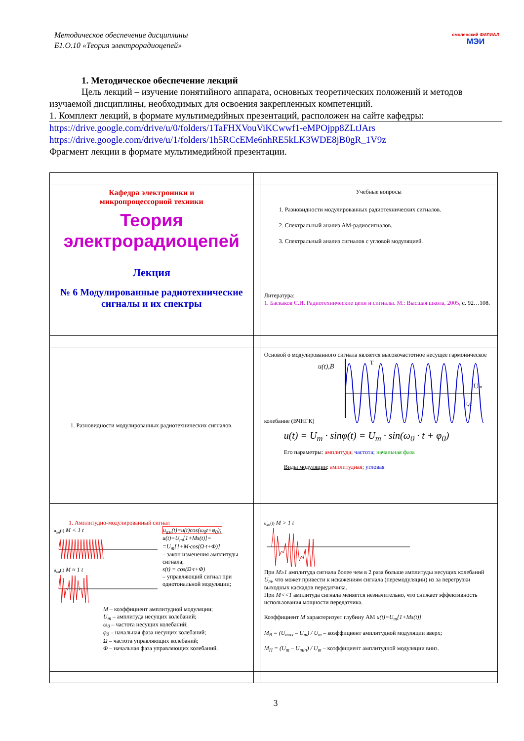Методическое обеспечение дисциплины
Б1.О.10 «Теория электрорадиоцепей»
смоленский ФИЛИАЛ
МЭИ
1. Методическое обеспечение лекций
Цель лекций – изучение понятийного аппарата, основных теоретических положений и методов изучаемой дисциплины, необходимых для освоения закрепленных компетенций.
1. Комплект лекций, в формате мультимедийных презентаций, расположен на сайте кафедры:
https://drive.google.com/drive/u/0/folders/1TaFHXVouViKCwwf1-eMPOjpp8ZLtJArs
https://drive.google.com/drive/u/1/folders/1h5RCcEMe6nhRE5kLK3WDE8jB0gR_1V9z
Фрагмент лекции в формате мультимедийной презентации.
| Кафедра электроники и микропроцессорной техники Теория электрорадиоцепей Лекция № 6 Модулированные радиотехнические сигналы и их спектры | | Учебные вопросы 1. Разновидности модулированных радиотехнических сигналов. 2. Спектральный анализ АМ-радиосигналов. 3. Спектральный анализ сигналов с угловой модуляцией. Литература: 1. Баскаков С.И. Радиотехнические цепи и сигналы. М.: Высшая школа, 2005, с. 92…108. |
| 1. Разновидности модулированных радиотехнических сигналов. | | Основой о модулированного сигнала является высокочастотное несущее гармоническое колебание (ВЧНГК) u(t),B U m t,c T u(t) = U<sub>m</sub> · sinφ(t) = U<sub>m</sub> · sin(ω<sub>0</sub> · t + φ<sub>0</sub>) Его параметры: амплитуда; частота; начальная фаза Виды модуляции : амплитудная; угловая |
| 1. Амплитудно-модулированный сигнал u<sub>ам</sub>(t) M < 1 t u<sub>ам</sub>(t) M ≈ 1 t u<sub>ам</sub>(t)=u(t)cos(ω<sub>0</sub>t+φ<sub>0</sub>); u(t)=U<sub>m</sub>[1+Ms(t)]= =U<sub>m</sub>[1+M·cos(Ω·t+Φ)] – закон изменения амплитуды сигнала; s(t) = cos(Ω·t+Φ) – управляющий сигнал при однотональной модуляции; M – коэффициент амплитудной модуляции; U<sub>m</sub> – амплитуда несущих колебаний; ω<sub>0</sub> – частота несущих колебаний; φ<sub>0</sub> – начальная фаза несущих колебаний; Ω – частота управляющих колебаний; Φ – начальная фаза управляющих колебаний. | | u<sub>ам</sub>(t) M > 1 t При M≥1 амплитуда сигнала более чем в 2 раза больше амплитуды несущих колебаний U<sub>m</sub> , что может привести к искажениям сигнала (перемодуляции) из за перегрузки выходных каскадов передатчика. При M<<1 амплитуда сигнала меняется незначительно, что снижает эффективность использования мощности передатчика. Коэффициент M характеризует глубину АМ u(t)=U<sub>m</sub>[1+Ms(t)] M<sub>В</sub> = (U<sub>max</sub> – U<sub>m</sub>) / U<sub>m</sub> – коэффициент амплитудной модуляции вверх; M<sub>Н</sub> = (U<sub>m</sub> – U<sub>min</sub>) / U<sub>m</sub> – коэффициент амплитудной модуляции вниз. |
3